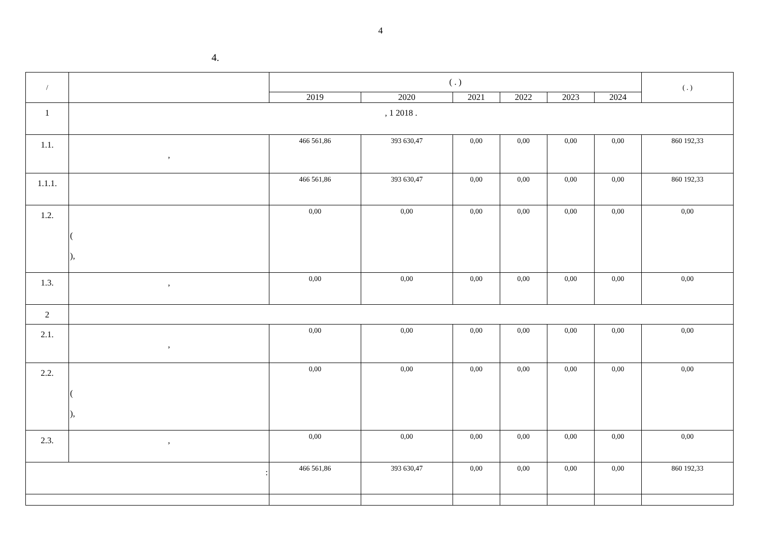4
4.
| / | | ( . ) | | | | | | ( . ) |
| --- | --- | --- | --- | --- | --- | --- | --- | --- |
| | | 2019 | 2020 | 2021 | 2022 | 2023 | 2024 | |
| 1 | , 1 2018 . | | | | | | | |
| 1.1. | , | 466 561,86 | 393 630,47 | 0,00 | 0,00 | 0,00 | 0,00 | 860 192,33 |
| 1.1.1. | | 466 561,86 | 393 630,47 | 0,00 | 0,00 | 0,00 | 0,00 | 860 192,33 |
| 1.2. | ( ), | 0,00 | 0,00 | 0,00 | 0,00 | 0,00 | 0,00 | 0,00 |
| 1.3. | , | 0,00 | 0,00 | 0,00 | 0,00 | 0,00 | 0,00 | 0,00 |
| 2 | | | | | | | | |
| 2.1. | , | 0,00 | 0,00 | 0,00 | 0,00 | 0,00 | 0,00 | 0,00 |
| 2.2. | ( ), | 0,00 | 0,00 | 0,00 | 0,00 | 0,00 | 0,00 | 0,00 |
| 2.3. | , | 0,00 | 0,00 | 0,00 | 0,00 | 0,00 | 0,00 | 0,00 |
| : | | 466 561,86 | 393 630,47 | 0,00 | 0,00 | 0,00 | 0,00 | 860 192,33 |